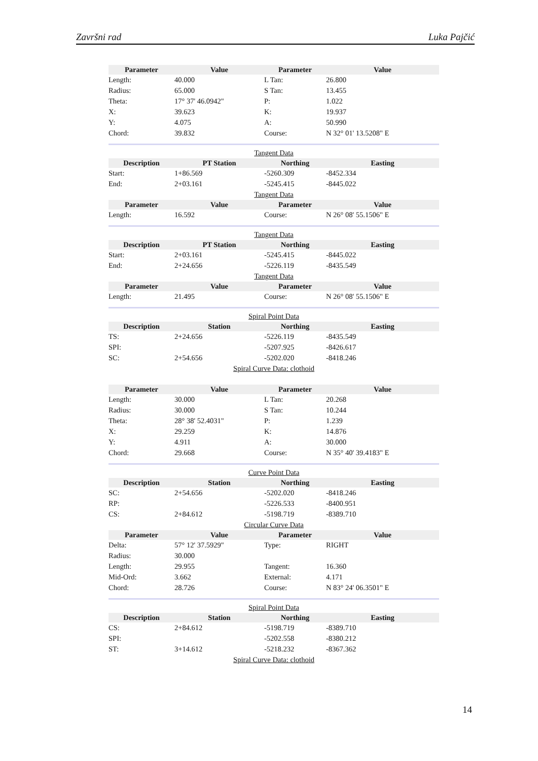Završni rad Luka Pajčić
| Parameter | Value | Parameter | Value |
| --- | --- | --- | --- |
| Length: | 40.000 | L Tan: | 26.800 |
| Radius: | 65.000 | S Tan: | 13.455 |
| Theta: | 17° 37' 46.0942" | P: | 1.022 |
| X: | 39.623 | K: | 19.937 |
| Y: | 4.075 | A: | 50.990 |
| Chord: | 39.832 | Course: | N 32° 01' 13.5208" E |
Tangent Data
| Description | PT Station | Northing | Easting |
| --- | --- | --- | --- |
| Start: | 1+86.569 | -5260.309 | -8452.334 |
| End: | 2+03.161 | -5245.415 | -8445.022 |
Tangent Data
| Parameter | Value | Parameter | Value |
| --- | --- | --- | --- |
| Length: | 16.592 | Course: | N 26° 08' 55.1506" E |
Tangent Data
| Description | PT Station | Northing | Easting |
| --- | --- | --- | --- |
| Start: | 2+03.161 | -5245.415 | -8445.022 |
| End: | 2+24.656 | -5226.119 | -8435.549 |
Tangent Data
| Parameter | Value | Parameter | Value |
| --- | --- | --- | --- |
| Length: | 21.495 | Course: | N 26° 08' 55.1506" E |
Spiral Point Data
| Description | Station | Northing | Easting |
| --- | --- | --- | --- |
| TS: | 2+24.656 | -5226.119 | -8435.549 |
| SPI: | | -5207.925 | -8426.617 |
| SC: | 2+54.656 | -5202.020 | -8418.246 |
Spiral Curve Data: clothoid
| Parameter | Value | Parameter | Value |
| --- | --- | --- | --- |
| Length: | 30.000 | L Tan: | 20.268 |
| Radius: | 30.000 | S Tan: | 10.244 |
| Theta: | 28° 38' 52.4031" | P: | 1.239 |
| X: | 29.259 | K: | 14.876 |
| Y: | 4.911 | A: | 30.000 |
| Chord: | 29.668 | Course: | N 35° 40' 39.4183" E |
Curve Point Data
| Description | Station | Northing | Easting |
| --- | --- | --- | --- |
| SC: | 2+54.656 | -5202.020 | -8418.246 |
| RP: | | -5226.533 | -8400.951 |
| CS: | 2+84.612 | -5198.719 | -8389.710 |
Circular Curve Data
| Parameter | Value | Parameter | Value |
| --- | --- | --- | --- |
| Delta: | 57° 12' 37.5929" | Type: | RIGHT |
| Radius: | 30.000 | | |
| Length: | 29.955 | Tangent: | 16.360 |
| Mid-Ord: | 3.662 | External: | 4.171 |
| Chord: | 28.726 | Course: | N 83° 24' 06.3501" E |
Spiral Point Data
| Description | Station | Northing | Easting |
| --- | --- | --- | --- |
| CS: | 2+84.612 | -5198.719 | -8389.710 |
| SPI: | | -5202.558 | -8380.212 |
| ST: | 3+14.612 | -5218.232 | -8367.362 |
Spiral Curve Data: clothoid
14